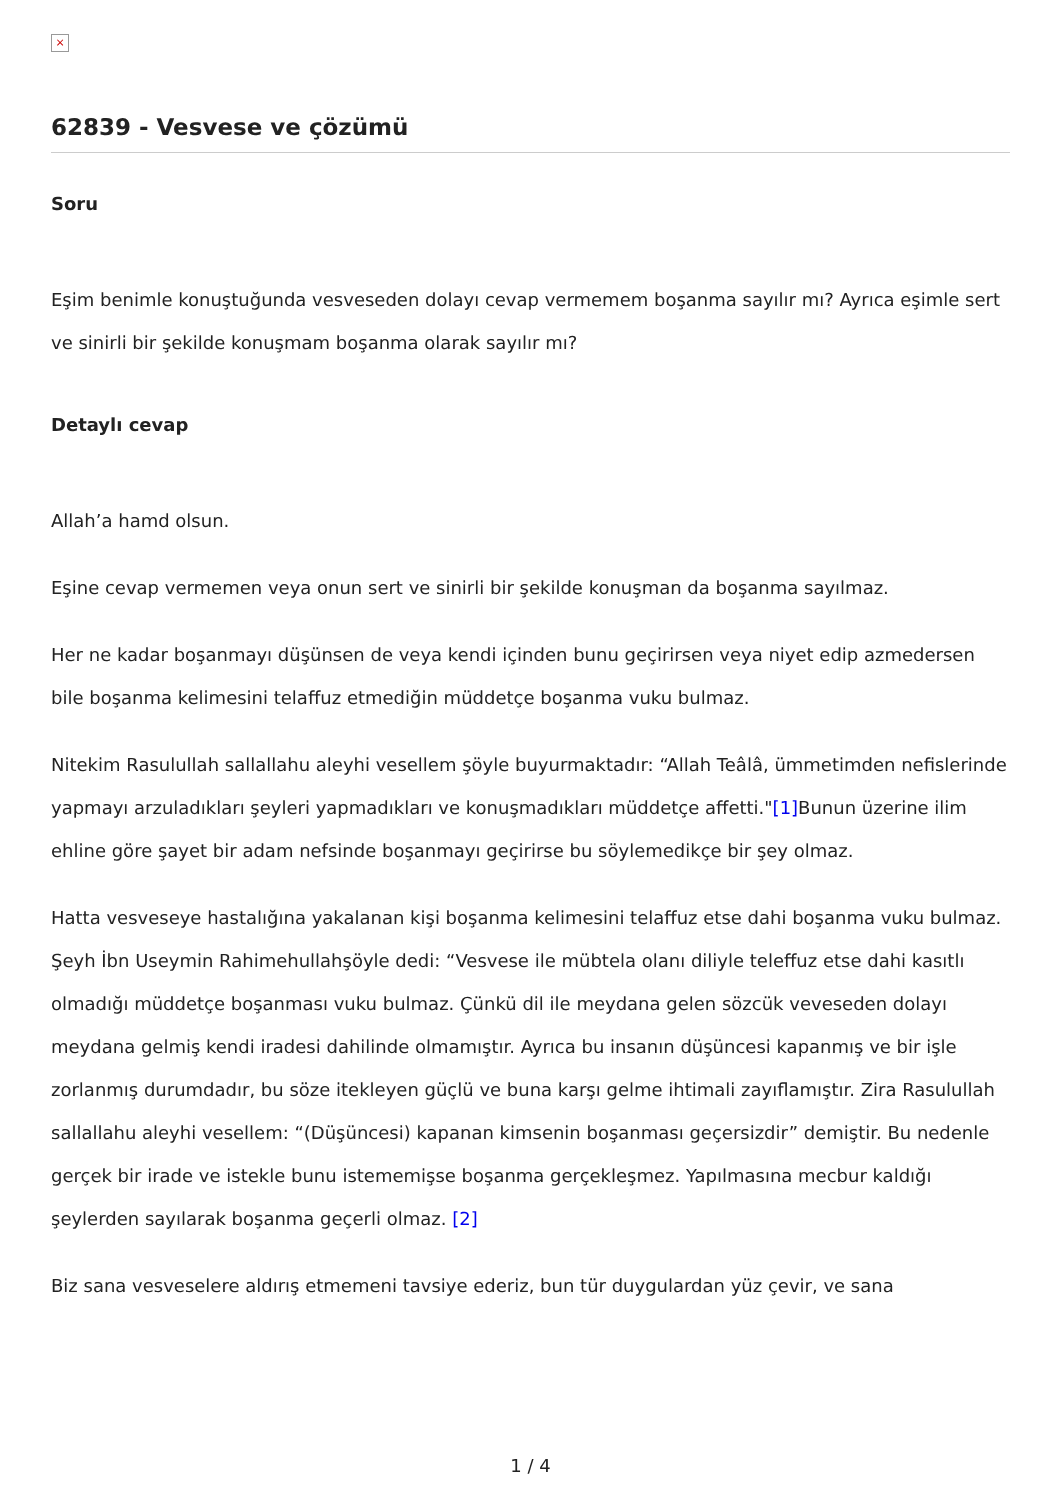×
62839 - Vesvese ve çözümü
Soru
Eşim benimle konuştuğunda vesveseden dolayı cevap vermemem boşanma sayılır mı? Ayrıca eşimle sert ve sinirli bir şekilde konuşmam boşanma olarak sayılır mı?
Detaylı cevap
Allah’a hamd olsun.
Eşine cevap vermemen veya onun sert ve sinirli bir şekilde konuşman da boşanma sayılmaz.
Her ne kadar boşanmayı düşünsen de veya kendi içinden bunu geçirirsen veya niyet edip azmedersen bile boşanma kelimesini telaffuz etmediğin müddetçe boşanma vuku bulmaz.
Nitekim Rasulullah sallallahu aleyhi vesellem şöyle buyurmaktadır: “Allah Teâlâ, ümmetimden nefislerinde yapmayı arzuladıkları şeyleri yapmadıkları ve konuşmadıkları müddetçe affetti."[1] Bunun üzerine ilim ehline göre şayet bir adam nefsinde boşanmayı geçirirse bu söylemedikçe bir şey olmaz.
Hatta vesveseye hastalığına yakalanan kişi boşanma kelimesini telaffuz etse dahi boşanma vuku bulmaz. Şeyh İbn Useymin Rahimehullahşöyle dedi: “Vesvese ile mübtela olanı diliyle teleffuz etse dahi kasıtlı olmadığı müddetçe boşanması vuku bulmaz. Çünkü dil ile meydana gelen sözcük veveseden dolayı meydana gelmiş kendi iradesi dahilinde olmamıştır. Ayrıca bu insanın düşüncesi kapanmış ve bir işle zorlanmış durumdadır, bu söze itekleyen güçlü ve buna karşı gelme ihtimali zayıflamıştır. Zira Rasulullah sallallahu aleyhi vesellem: “(Düşüncesi) kapanan kimsenin boşanması geçersizdir” demiştir. Bu nedenle gerçek bir irade ve istekle bunu istememişse boşanma gerçekleşmez. Yapılmasına mecbur kaldığı şeylerden sayılarak boşanma geçerli olmaz. [2]
Biz sana vesveselere aldırış etmemeni tavsiye ederiz, bun tür duygulardan yüz çevir, ve sana
1 / 4